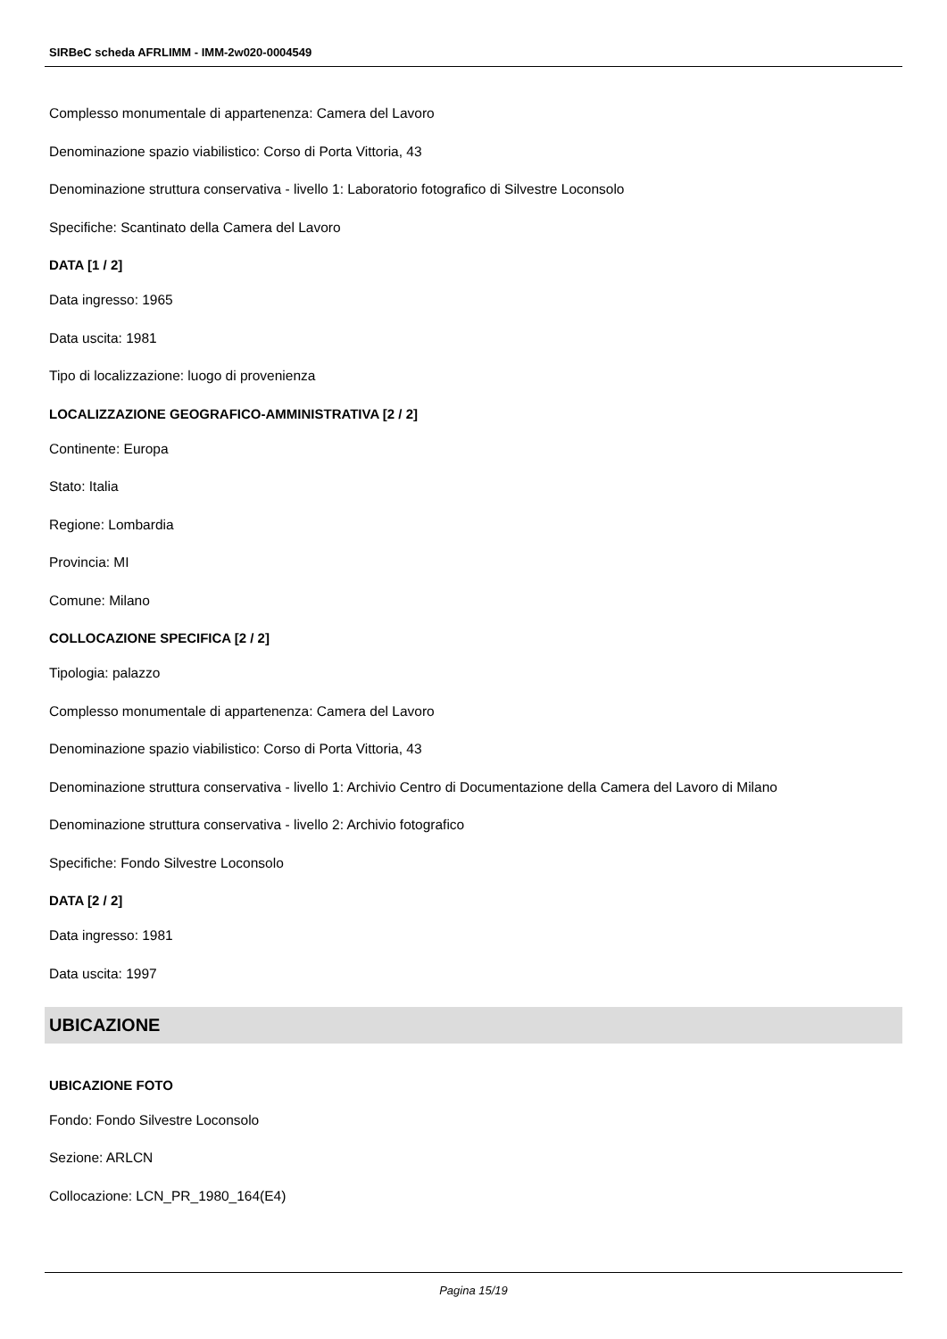SIRBeC scheda AFRLIMM - IMM-2w020-0004549
Complesso monumentale di appartenenza: Camera del Lavoro
Denominazione spazio viabilistico: Corso di Porta Vittoria, 43
Denominazione struttura conservativa - livello 1: Laboratorio fotografico di Silvestre Loconsolo
Specifiche: Scantinato della Camera del Lavoro
DATA [1 / 2]
Data ingresso: 1965
Data uscita: 1981
Tipo di localizzazione: luogo di provenienza
LOCALIZZAZIONE GEOGRAFICO-AMMINISTRATIVA [2 / 2]
Continente: Europa
Stato: Italia
Regione: Lombardia
Provincia: MI
Comune: Milano
COLLOCAZIONE SPECIFICA [2 / 2]
Tipologia: palazzo
Complesso monumentale di appartenenza: Camera del Lavoro
Denominazione spazio viabilistico: Corso di Porta Vittoria, 43
Denominazione struttura conservativa - livello 1: Archivio Centro di Documentazione della Camera del Lavoro di Milano
Denominazione struttura conservativa - livello 2: Archivio fotografico
Specifiche: Fondo Silvestre Loconsolo
DATA [2 / 2]
Data ingresso: 1981
Data uscita: 1997
UBICAZIONE
UBICAZIONE FOTO
Fondo: Fondo Silvestre Loconsolo
Sezione: ARLCN
Collocazione: LCN_PR_1980_164(E4)
Pagina 15/19